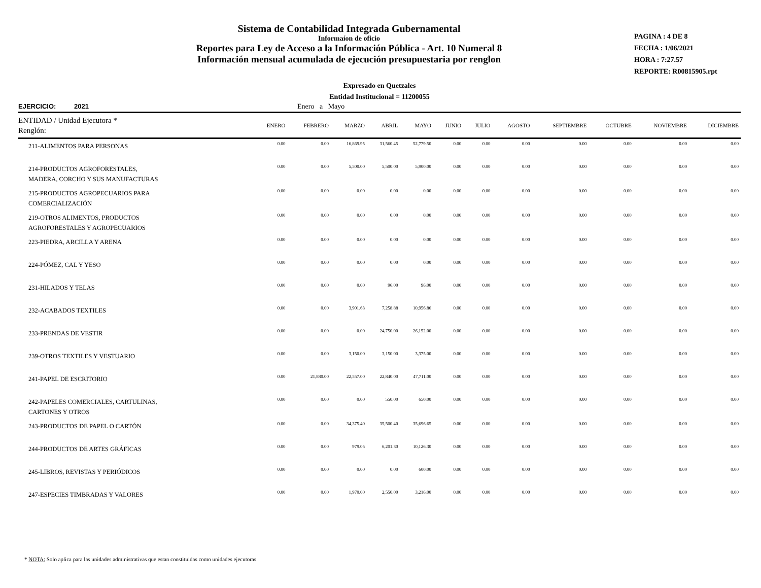Sistema de Contabilidad Integrada Gubernamental
Informaíon de oficio
Reportes para Ley de Acceso a la Información Pública - Art. 10 Numeral 8
Información mensual acumulada de ejecución presupuestaria por renglon
PAGINA : 4 DE 8
FECHA : 1/06/2021
HORA : 7:27.57
REPORTE: R00815905.rpt
Expresado en Quetzales
Entidad Institucional = 11200055
EJERCICIO: 2021 Enero a Mayo
| ENTIDAD / Unidad Ejecutora * Renglón: | ENERO | FEBRERO | MARZO | ABRIL | MAYO | JUNIO | JULIO | AGOSTO | SEPTIEMBRE | OCTUBRE | NOVIEMBRE | DICIEMBRE |
| 211-ALIMENTOS PARA PERSONAS | 0.00 | 0.00 | 16,869.95 | 31,560.45 | 52,779.50 | 0.00 | 0.00 | 0.00 | 0.00 | 0.00 | 0.00 | 0.00 |
| 214-PRODUCTOS AGROFORESTALES, MADERA, CORCHO Y SUS MANUFACTURAS | 0.00 | 0.00 | 5,500.00 | 5,500.00 | 5,900.00 | 0.00 | 0.00 | 0.00 | 0.00 | 0.00 | 0.00 | 0.00 |
| 215-PRODUCTOS AGROPECUARIOS PARA COMERCIALIZACIÓN | 0.00 | 0.00 | 0.00 | 0.00 | 0.00 | 0.00 | 0.00 | 0.00 | 0.00 | 0.00 | 0.00 | 0.00 |
| 219-OTROS ALIMENTOS, PRODUCTOS AGROFORESTALES Y AGROPECUARIOS | 0.00 | 0.00 | 0.00 | 0.00 | 0.00 | 0.00 | 0.00 | 0.00 | 0.00 | 0.00 | 0.00 | 0.00 |
| 223-PIEDRA, ARCILLA Y ARENA | 0.00 | 0.00 | 0.00 | 0.00 | 0.00 | 0.00 | 0.00 | 0.00 | 0.00 | 0.00 | 0.00 | 0.00 |
| 224-PÓMEZ, CAL Y YESO | 0.00 | 0.00 | 0.00 | 0.00 | 0.00 | 0.00 | 0.00 | 0.00 | 0.00 | 0.00 | 0.00 | 0.00 |
| 231-HILADOS Y TELAS | 0.00 | 0.00 | 0.00 | 96.00 | 96.00 | 0.00 | 0.00 | 0.00 | 0.00 | 0.00 | 0.00 | 0.00 |
| 232-ACABADOS TEXTILES | 0.00 | 0.00 | 3,901.63 | 7,258.88 | 10,956.86 | 0.00 | 0.00 | 0.00 | 0.00 | 0.00 | 0.00 | 0.00 |
| 233-PRENDAS DE VESTIR | 0.00 | 0.00 | 0.00 | 24,750.00 | 26,152.00 | 0.00 | 0.00 | 0.00 | 0.00 | 0.00 | 0.00 | 0.00 |
| 239-OTROS TEXTILES Y VESTUARIO | 0.00 | 0.00 | 3,150.00 | 3,150.00 | 3,375.00 | 0.00 | 0.00 | 0.00 | 0.00 | 0.00 | 0.00 | 0.00 |
| 241-PAPEL DE ESCRITORIO | 0.00 | 21,880.00 | 22,557.00 | 22,840.00 | 47,711.00 | 0.00 | 0.00 | 0.00 | 0.00 | 0.00 | 0.00 | 0.00 |
| 242-PAPELES COMERCIALES, CARTULINAS, CARTONES Y OTROS | 0.00 | 0.00 | 0.00 | 550.00 | 650.00 | 0.00 | 0.00 | 0.00 | 0.00 | 0.00 | 0.00 | 0.00 |
| 243-PRODUCTOS DE PAPEL O CARTÓN | 0.00 | 0.00 | 34,375.40 | 35,500.40 | 35,696.65 | 0.00 | 0.00 | 0.00 | 0.00 | 0.00 | 0.00 | 0.00 |
| 244-PRODUCTOS DE ARTES GRÁFICAS | 0.00 | 0.00 | 979.05 | 6,201.30 | 10,126.30 | 0.00 | 0.00 | 0.00 | 0.00 | 0.00 | 0.00 | 0.00 |
| 245-LIBROS, REVISTAS Y PERIÓDICOS | 0.00 | 0.00 | 0.00 | 0.00 | 600.00 | 0.00 | 0.00 | 0.00 | 0.00 | 0.00 | 0.00 | 0.00 |
| 247-ESPECIES TIMBRADAS Y VALORES | 0.00 | 0.00 | 1,970.00 | 2,550.00 | 3,216.00 | 0.00 | 0.00 | 0.00 | 0.00 | 0.00 | 0.00 | 0.00 |
* NOTA: Solo aplica para las unidades administrativas que estan constituidas como unidades ejecutoras